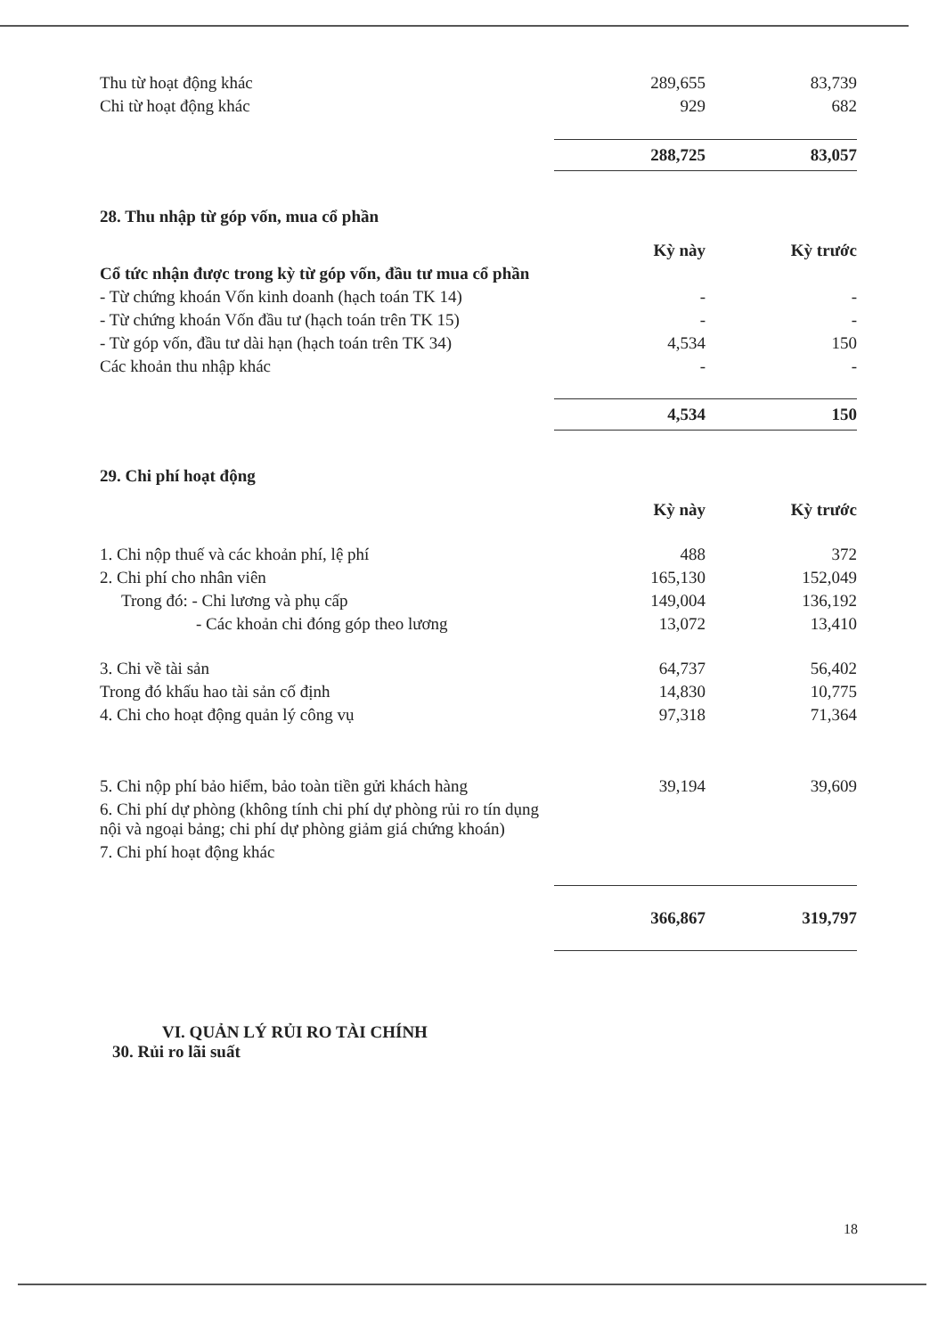| Thu từ hoạt động khác | 289,655 | 83,739 |
| Chi từ hoạt động khác | 929 | 682 |
| | 288,725 | 83,057 |
28. Thu nhập từ góp vốn, mua cổ phần
| | Kỳ này | Kỳ trước |
| --- | --- | --- |
| Cổ tức nhận được trong kỳ từ góp vốn, đầu tư mua cổ phần | | |
| - Từ chứng khoán Vốn kinh doanh (hạch toán TK 14) | - | - |
| - Từ chứng khoán Vốn đầu tư (hạch toán trên TK 15) | - | - |
| - Từ góp vốn, đầu tư dài hạn (hạch toán trên TK 34) | 4,534 | 150 |
| Các khoản thu nhập khác | - | - |
| | 4,534 | 150 |
29. Chi phí hoạt động
| | Kỳ này | Kỳ trước |
| --- | --- | --- |
| 1. Chi nộp thuế và các khoản phí, lệ phí | 488 | 372 |
| 2. Chi phí cho nhân viên | 165,130 | 152,049 |
| Trong đó: - Chi lương và phụ cấp | 149,004 | 136,192 |
| - Các khoản chi đóng góp theo lương | 13,072 | 13,410 |
| 3. Chi về tài sản | 64,737 | 56,402 |
| Trong đó khấu hao tài sản cố định | 14,830 | 10,775 |
| 4. Chi cho hoạt động quản lý công vụ | 97,318 | 71,364 |
| 5. Chi nộp phí bảo hiểm, bảo toàn tiền gửi khách hàng | 39,194 | 39,609 |
| 6. Chi phí dự phòng (không tính chi phí dự phòng rủi ro tín dụng nội và ngoại bảng; chi phí dự phòng giảm giá chứng khoán) | | |
| 7. Chi phí hoạt động khác | | |
| | 366,867 | 319,797 |
VI. QUẢN LÝ RỦI RO TÀI CHÍNH
30. Rủi ro lãi suất
18